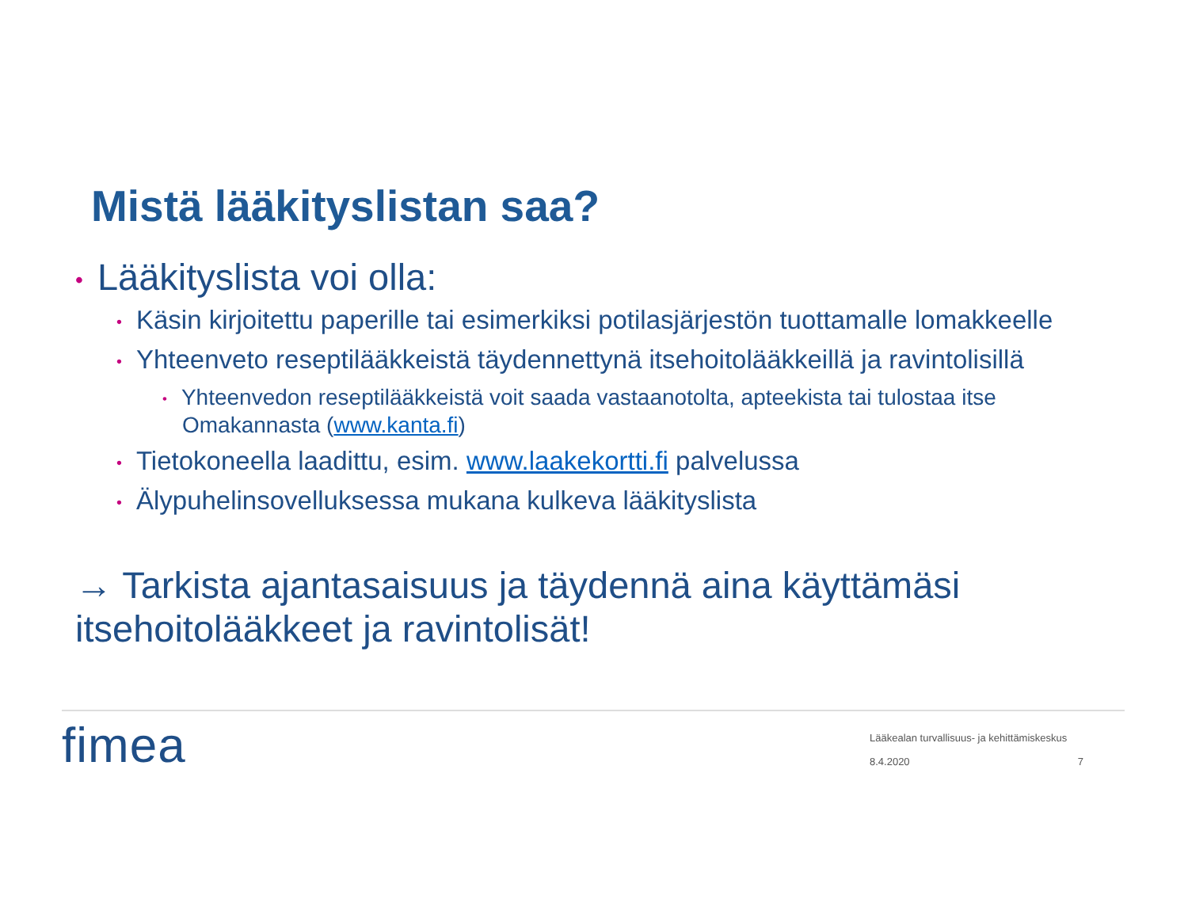Mistä lääkityslistan saa?
• Lääkityslista voi olla:
• Käsin kirjoitettu paperille tai esimerkiksi potilasjärjestön tuottamalle lomakkeelle
• Yhteenveto reseptilääkkeistä täydennettynä itsehoitolääkkeillä ja ravintolisillä
• Yhteenvedon reseptilääkkeistä voit saada vastaanotolta, apteekista tai tulostaa itse Omakannasta (www.kanta.fi)
• Tietokoneella laadittu, esim. www.laakekortti.fi palvelussa
• Älypuhelinsovelluksessa mukana kulkeva lääkityslista
→ Tarkista ajantasaisuus ja täydennä aina käyttämäsi itsehoitolääkkeet ja ravintolisät!
fimea
Lääkealan turvallisuus- ja kehittämiskeskus
8.4.2020 7